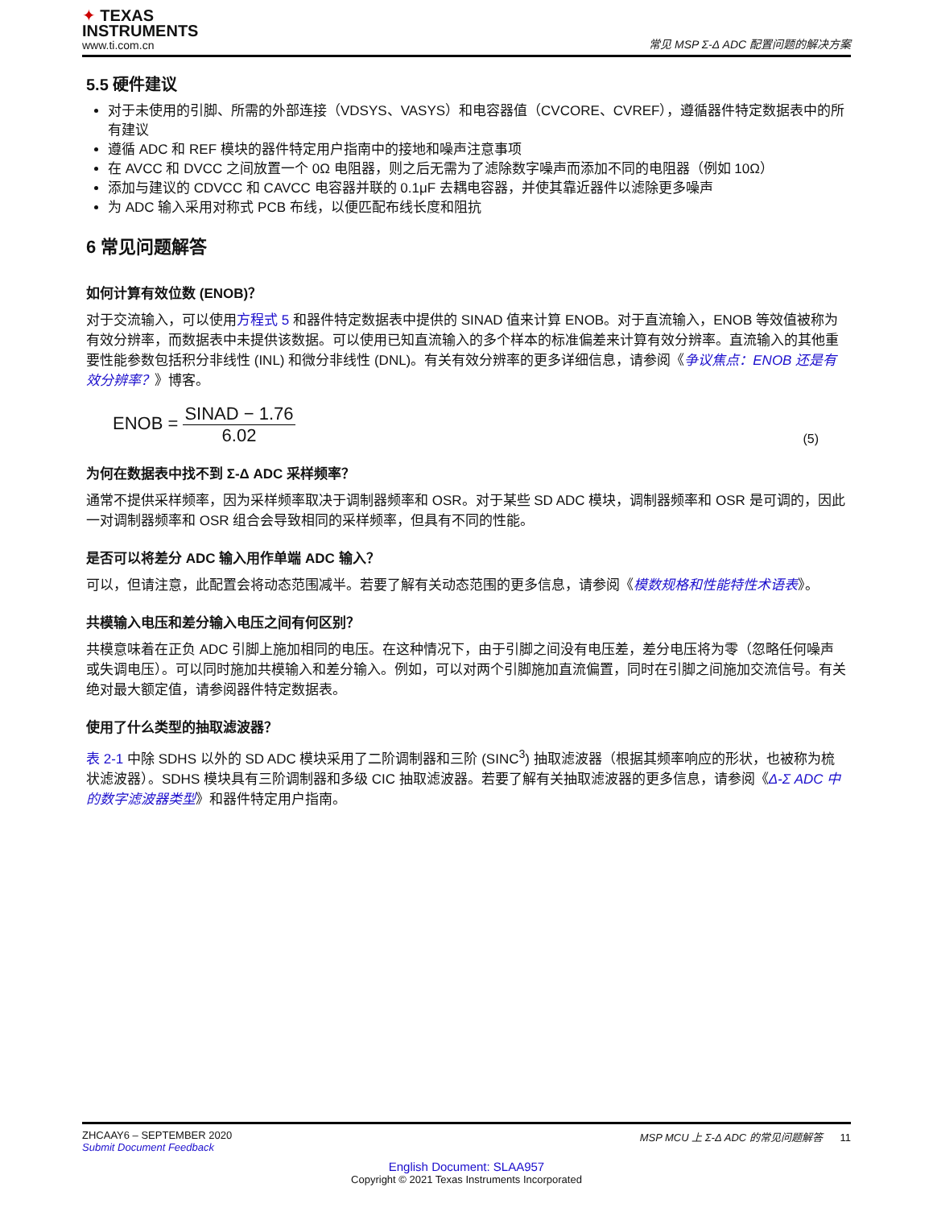✦ TEXAS
INSTRUMENTS
www.ti.com.cn
常见 MSP Σ-Δ ADC 配置问题的解决方案
5.5 硬件建议
对于未使用的引脚、所需的外部连接（VDSYS、VASYS）和电容器值（CVCORE、CVREF），遵循器件特定数据表中的所有建议
遵循 ADC 和 REF 模块的器件特定用户指南中的接地和噪声注意事项
在 AVCC 和 DVCC 之间放置一个 0Ω 电阻器，则之后无需为了滤除数字噪声而添加不同的电阻器（例如 10Ω）
添加与建议的 CDVCC 和 CAVCC 电容器并联的 0.1μF 去耦电容器，并使其靠近器件以滤除更多噪声
为 ADC 输入采用对称式 PCB 布线，以便匹配布线长度和阻抗
6 常见问题解答
如何计算有效位数 (ENOB)？
对于交流输入，可以使用方程式 5 和器件特定数据表中提供的 SINAD 值来计算 ENOB。对于直流输入，ENOB 等效值被称为有效分辨率，而数据表中未提供该数据。可以使用已知直流输入的多个样本的标准偏差来计算有效分辨率。直流输入的其他重要性能参数包括积分非线性 (INL) 和微分非线性 (DNL)。有关有效分辨率的更多详细信息，请参阅《争议焦点：ENOB 还是有效分辨率？》博客。
ENOB = SINAD − 1.76 6.02
(5)
为何在数据表中找不到 Σ-Δ ADC 采样频率？
通常不提供采样频率，因为采样频率取决于调制器频率和 OSR。对于某些 SD ADC 模块，调制器频率和 OSR 是可调的，因此一对调制器频率和 OSR 组合会导致相同的采样频率，但具有不同的性能。
是否可以将差分 ADC 输入用作单端 ADC 输入？
可以，但请注意，此配置会将动态范围减半。若要了解有关动态范围的更多信息，请参阅《模数规格和性能特性术语表》。
共模输入电压和差分输入电压之间有何区别？
共模意味着在正负 ADC 引脚上施加相同的电压。在这种情况下，由于引脚之间没有电压差，差分电压将为零（忽略任何噪声或失调电压）。可以同时施加共模输入和差分输入。例如，可以对两个引脚施加直流偏置，同时在引脚之间施加交流信号。有关绝对最大额定值，请参阅器件特定数据表。
使用了什么类型的抽取滤波器？
表 2-1 中除 SDHS 以外的 SD ADC 模块采用了二阶调制器和三阶 (SINC<sup>3</sup>) 抽取滤波器（根据其频率响应的形状，也被称为梳状滤波器）。SDHS 模块具有三阶调制器和多级 CIC 抽取滤波器。若要了解有关抽取滤波器的更多信息，请参阅《Δ-Σ ADC 中的数字滤波器类型》和器件特定用户指南。
ZHCAAY6 – SEPTEMBER 2020
Submit Document Feedback
MSP MCU 上 Σ-Δ ADC 的常见问题解答 11
English Document: SLAA957
Copyright © 2021 Texas Instruments Incorporated